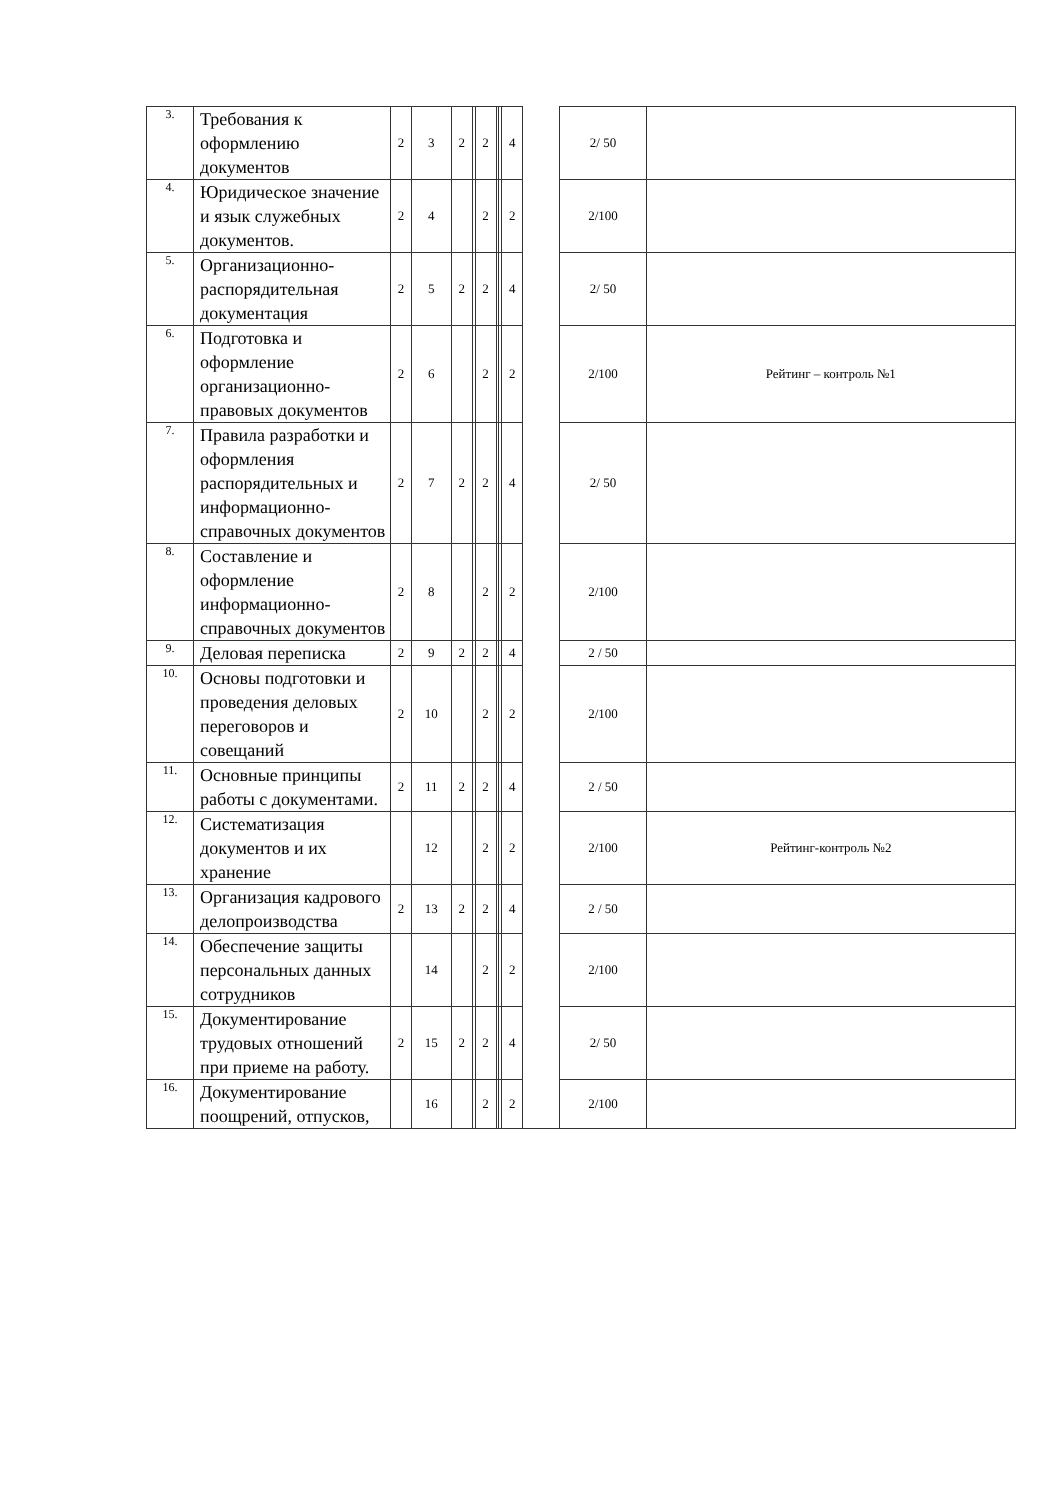| 3. | Требования к оформлению документов | 2 | 3 | 2 | | 2 | | | 4 | | 2/ 50 | |
| 4. | Юридическое значение и язык служебных документов. | 2 | 4 | | | 2 | | | 2 | | 2/100 | |
| 5. | Организационно-распорядительная документация | 2 | 5 | 2 | | 2 | | | 4 | | 2/ 50 | |
| 6. | Подготовка и оформление организационно-правовых документов | 2 | 6 | | | 2 | | | 2 | | 2/100 | Рейтинг – контроль №1 |
| 7. | Правила разработки и оформления распорядительных и информационно-справочных документов | 2 | 7 | 2 | | 2 | | | 4 | | 2/ 50 | |
| 8. | Составление и оформление информационно-справочных документов | 2 | 8 | | | 2 | | | 2 | | 2/100 | |
| 9. | Деловая переписка | 2 | 9 | 2 | | 2 | | | 4 | | 2 / 50 | |
| 10. | Основы подготовки и проведения деловых переговоров и совещаний | 2 | 10 | | | 2 | | | 2 | | 2/100 | |
| 11. | Основные принципы работы с документами. | 2 | 11 | 2 | | 2 | | | 4 | | 2 / 50 | |
| 12. | Систематизация документов и их хранение | | 12 | | | 2 | | | 2 | | 2/100 | Рейтинг-контроль №2 |
| 13. | Организация кадрового делопроизводства | 2 | 13 | 2 | | 2 | | | 4 | | 2 / 50 | |
| 14. | Обеспечение защиты персональных данных сотрудников | | 14 | | | 2 | | | 2 | | 2/100 | |
| 15. | Документирование трудовых отношений при приеме на работу. | 2 | 15 | 2 | | 2 | | | 4 | | 2/ 50 | |
| 16. | Документирование поощрений, отпусков, | | 16 | | | 2 | | | 2 | | 2/100 | |